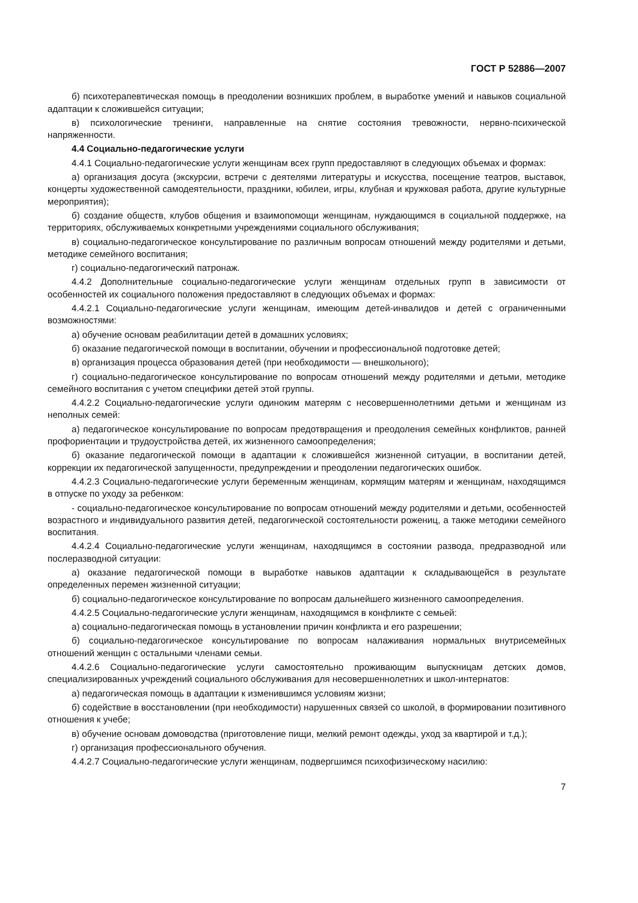ГОСТ Р 52886—2007
б) психотерапевтическая помощь в преодолении возникших проблем, в выработке умений и навыков социальной адаптации к сложившейся ситуации;
в) психологические тренинги, направленные на снятие состояния тревожности, нервно-психической напряженности.
4.4 Социально-педагогические услуги
4.4.1 Социально-педагогические услуги женщинам всех групп предоставляют в следующих объемах и формах:
а) организация досуга (экскурсии, встречи с деятелями литературы и искусства, посещение театров, выставок, концерты художественной самодеятельности, праздники, юбилеи, игры, клубная и кружковая работа, другие культурные мероприятия);
б) создание обществ, клубов общения и взаимопомощи женщинам, нуждающимся в социальной поддержке, на территориях, обслуживаемых конкретными учреждениями социального обслуживания;
в) социально-педагогическое консультирование по различным вопросам отношений между родителями и детьми, методике семейного воспитания;
г) социально-педагогический патронаж.
4.4.2 Дополнительные социально-педагогические услуги женщинам отдельных групп в зависимости от особенностей их социального положения предоставляют в следующих объемах и формах:
4.4.2.1 Социально-педагогические услуги женщинам, имеющим детей-инвалидов и детей с ограниченными возможностями:
а) обучение основам реабилитации детей в домашних условиях;
б) оказание педагогической помощи в воспитании, обучении и профессиональной подготовке детей;
в) организация процесса образования детей (при необходимости — внешкольного);
г) социально-педагогическое консультирование по вопросам отношений между родителями и детьми, методике семейного воспитания с учетом специфики детей этой группы.
4.4.2.2 Социально-педагогические услуги одиноким матерям с несовершеннолетними детьми и женщинам из неполных семей:
а) педагогическое консультирование по вопросам предотвращения и преодоления семейных конфликтов, ранней профориентации и трудоустройства детей, их жизненного самоопределения;
б) оказание педагогической помощи в адаптации к сложившейся жизненной ситуации, в воспитании детей, коррекции их педагогической запущенности, предупреждении и преодолении педагогических ошибок.
4.4.2.3 Социально-педагогические услуги беременным женщинам, кормящим матерям и женщинам, находящимся в отпуске по уходу за ребенком:
- социально-педагогическое консультирование по вопросам отношений между родителями и детьми, особенностей возрастного и индивидуального развития детей, педагогической состоятельности рожениц, а также методики семейного воспитания.
4.4.2.4 Социально-педагогические услуги женщинам, находящимся в состоянии развода, предразводной или послеразводной ситуации:
а) оказание педагогической помощи в выработке навыков адаптации к складывающейся в результате определенных перемен жизненной ситуации;
б) социально-педагогическое консультирование по вопросам дальнейшего жизненного самоопределения.
4.4.2.5 Социально-педагогические услуги женщинам, находящимся в конфликте с семьей:
а) социально-педагогическая помощь в установлении причин конфликта и его разрешении;
б) социально-педагогическое консультирование по вопросам налаживания нормальных внутрисемейных отношений женщин с остальными членами семьи.
4.4.2.6 Социально-педагогические услуги самостоятельно проживающим выпускницам детских домов, специализированных учреждений социального обслуживания для несовершеннолетних и школ-интернатов:
а) педагогическая помощь в адаптации к изменившимся условиям жизни;
б) содействие в восстановлении (при необходимости) нарушенных связей со школой, в формировании позитивного отношения к учебе;
в) обучение основам домоводства (приготовление пищи, мелкий ремонт одежды, уход за квартирой и т.д.);
г) организация профессионального обучения.
4.4.2.7 Социально-педагогические услуги женщинам, подвергшимся психофизическому насилию:
7